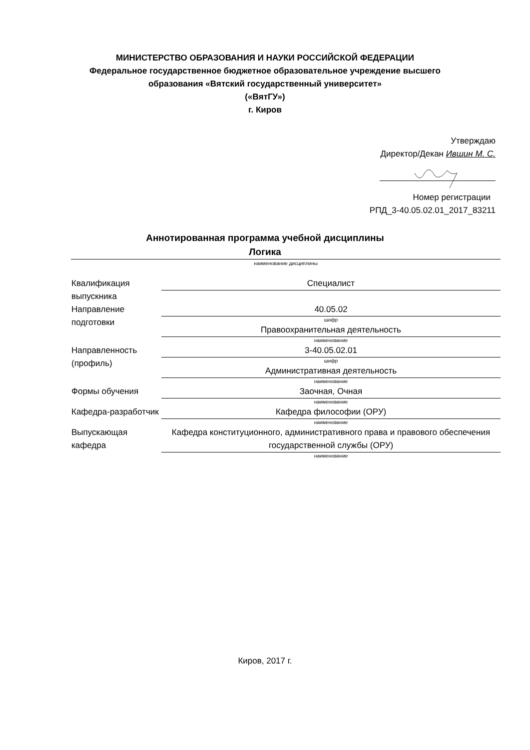МИНИСТЕРСТВО ОБРАЗОВАНИЯ И НАУКИ РОССИЙСКОЙ ФЕДЕРАЦИИ
Федеральное государственное бюджетное образовательное учреждение высшего
образования «Вятский государственный университет»
(«ВятГУ»)
г. Киров
Утверждаю
Директор/Декан Ившин М. С.
Номер регистрации
РПД_3-40.05.02.01_2017_83211
Аннотированная программа учебной дисциплины
Логика
наименование дисциплины
| Квалификация выпускника | Специалист |
| Направление подготовки | 40.05.02 шифр |
| | Правоохранительная деятельность наименование |
| Направленность (профиль) | 3-40.05.02.01 шифр |
| | Административная деятельность наименование |
| Формы обучения | Заочная, Очная наименование |
| Кафедра-разработчик | Кафедра философии (ОРУ) наименование |
| Выпускающая кафедра | Кафедра конституционного, административного права и правового обеспечения государственной службы (ОРУ) наименование |
Киров, 2017 г.